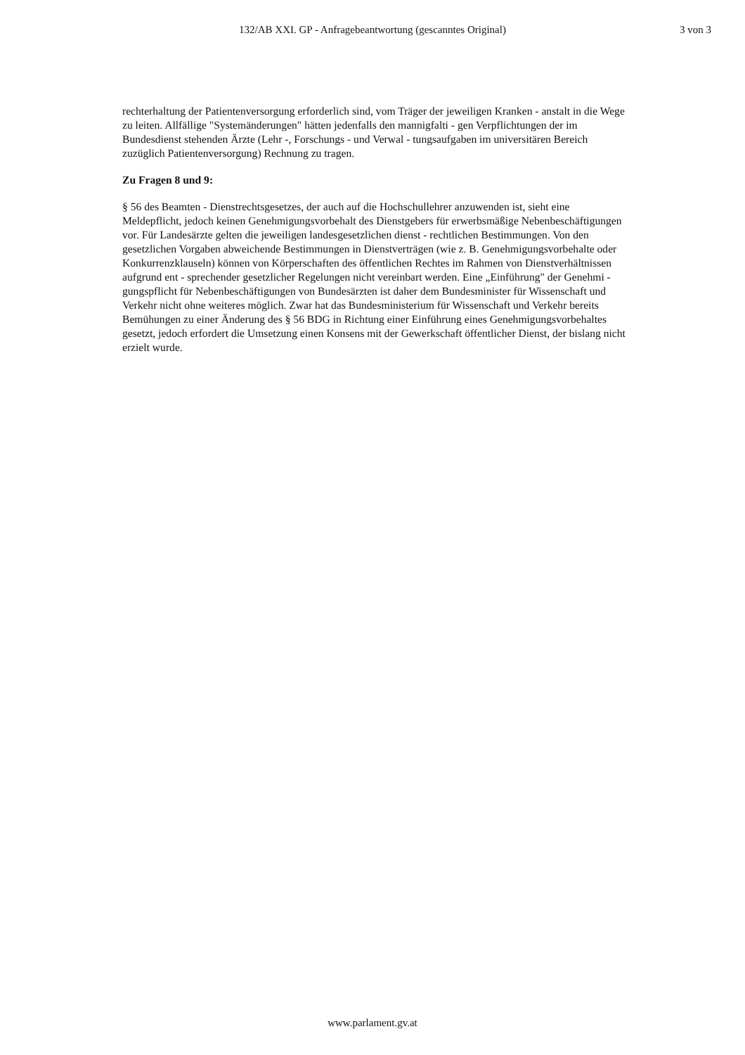132/AB XXI. GP - Anfragebeantwortung (gescanntes Original) 3 von 3
rechterhaltung der Patientenversorgung erforderlich sind, vom Träger der jeweiligen Kranken - anstalt in die Wege zu leiten. Allfällige "Systemänderungen" hätten jedenfalls den mannigfalti - gen Verpflichtungen der im Bundesdienst stehenden Ärzte (Lehr -, Forschungs - und Verwal - tungsaufgaben im universitären Bereich zuzüglich Patientenversorgung) Rechnung zu tragen.
Zu Fragen 8 und 9:
§ 56 des Beamten - Dienstrechtsgesetzes, der auch auf die Hochschullehrer anzuwenden ist, sieht eine Meldepflicht, jedoch keinen Genehmigungsvorbehalt des Dienstgebers für erwerbsmäßige Nebenbeschäftigungen vor. Für Landesärzte gelten die jeweiligen landesgesetzlichen dienst - rechtlichen Bestimmungen. Von den gesetzlichen Vorgaben abweichende Bestimmungen in Dienstverträgen (wie z. B. Genehmigungsvorbehalte oder Konkurrenzklauseln) können von Körperschaften des öffentlichen Rechtes im Rahmen von Dienstverhältnissen aufgrund ent - sprechender gesetzlicher Regelungen nicht vereinbart werden. Eine „Einführung" der Genehmi - gungspflicht für Nebenbeschäftigungen von Bundesärzten ist daher dem Bundesminister für Wissenschaft und Verkehr nicht ohne weiteres möglich. Zwar hat das Bundesministerium für Wissenschaft und Verkehr bereits Bemühungen zu einer Änderung des § 56 BDG in Richtung einer Einführung eines Genehmigungsvorbehaltes gesetzt, jedoch erfordert die Umsetzung einen Konsens mit der Gewerkschaft öffentlicher Dienst, der bislang nicht erzielt wurde.
www.parlament.gv.at